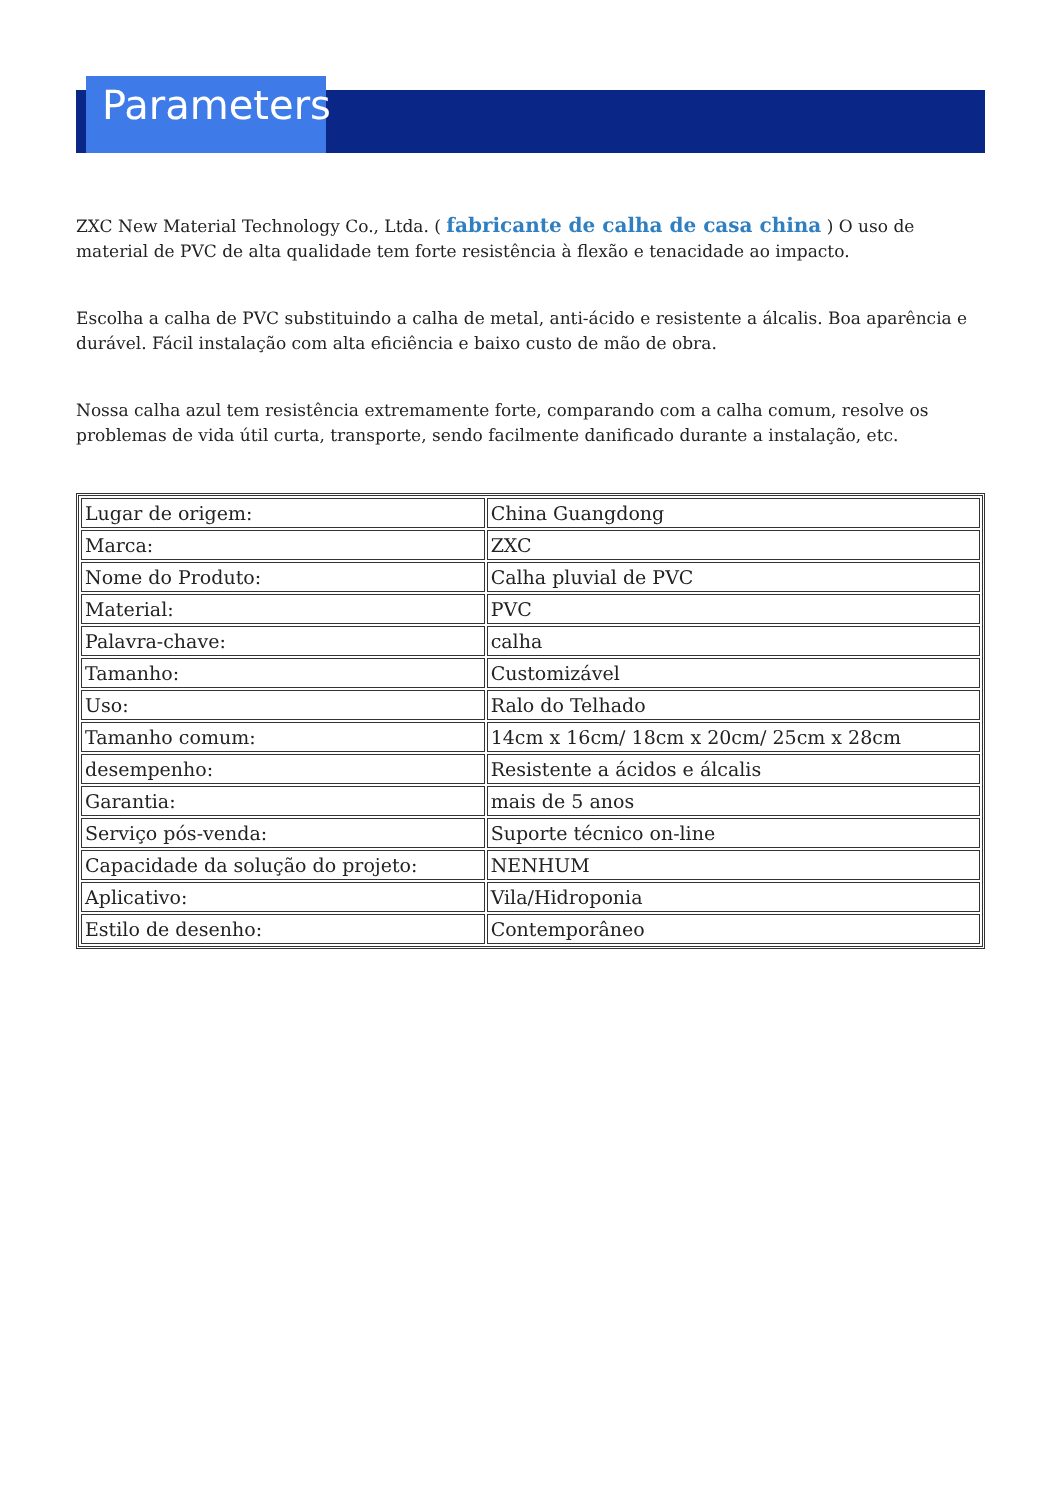Parameters
ZXC New Material Technology Co., Ltda. ( fabricante de calha de casa china ) O uso de material de PVC de alta qualidade tem forte resistência à flexão e tenacidade ao impacto.
Escolha a calha de PVC substituindo a calha de metal, anti-ácido e resistente a álcalis. Boa aparência e durável. Fácil instalação com alta eficiência e baixo custo de mão de obra.
Nossa calha azul tem resistência extremamente forte, comparando com a calha comum, resolve os problemas de vida útil curta, transporte, sendo facilmente danificado durante a instalação, etc.
| Lugar de origem: | China Guangdong |
| Marca: | ZXC |
| Nome do Produto: | Calha pluvial de PVC |
| Material: | PVC |
| Palavra-chave: | calha |
| Tamanho: | Customizável |
| Uso: | Ralo do Telhado |
| Tamanho comum: | 14cm x 16cm/ 18cm x 20cm/ 25cm x 28cm |
| desempenho: | Resistente a ácidos e álcalis |
| Garantia: | mais de 5 anos |
| Serviço pós-venda: | Suporte técnico on-line |
| Capacidade da solução do projeto: | NENHUM |
| Aplicativo: | Vila/Hidroponia |
| Estilo de desenho: | Contemporâneo |